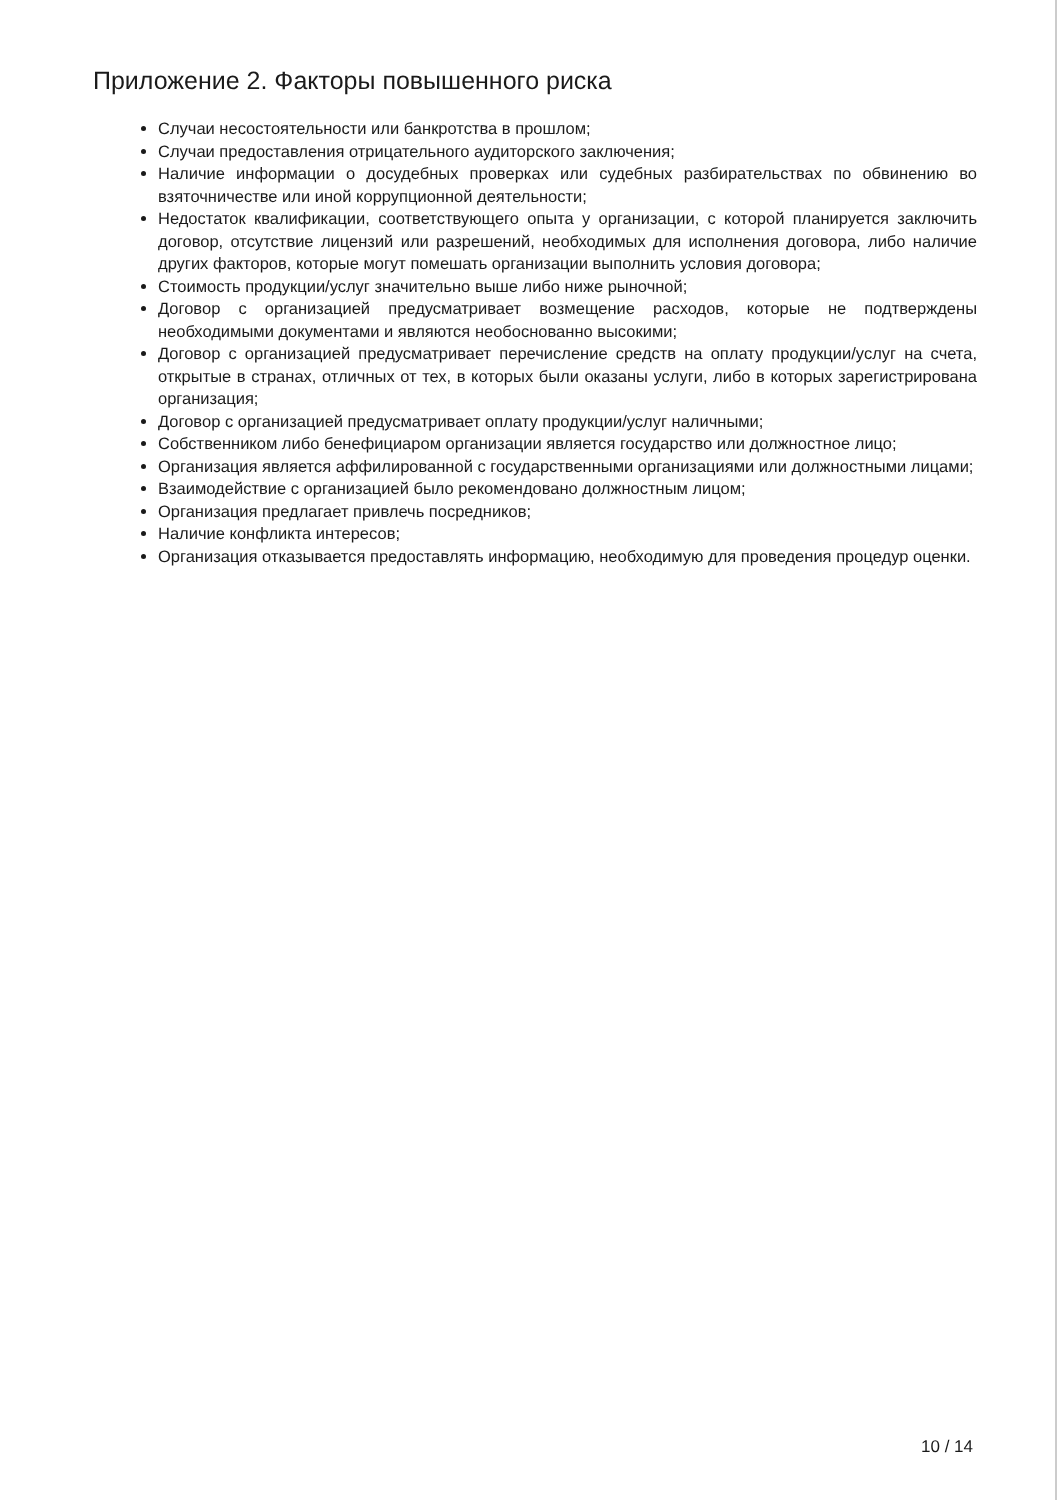Приложение 2. Факторы повышенного риска
Случаи несостоятельности или банкротства в прошлом;
Случаи предоставления отрицательного аудиторского заключения;
Наличие информации о досудебных проверках или судебных разбирательствах по обвинению во взяточничестве или иной коррупционной деятельности;
Недостаток квалификации, соответствующего опыта у организации, с которой планируется заключить договор, отсутствие лицензий или разрешений, необходимых для исполнения договора, либо наличие других факторов, которые могут помешать организации выполнить условия договора;
Стоимость продукции/услуг значительно выше либо ниже рыночной;
Договор с организацией предусматривает возмещение расходов, которые не подтверждены необходимыми документами и являются необоснованно высокими;
Договор с организацией предусматривает перечисление средств на оплату продукции/услуг на счета, открытые в странах, отличных от тех, в которых были оказаны услуги, либо в которых зарегистрирована организация;
Договор с организацией предусматривает оплату продукции/услуг наличными;
Собственником либо бенефициаром организации является государство или должностное лицо;
Организация является аффилированной с государственными организациями или должностными лицами;
Взаимодействие с организацией было рекомендовано должностным лицом;
Организация предлагает привлечь посредников;
Наличие конфликта интересов;
Организация отказывается предоставлять информацию, необходимую для проведения процедур оценки.
10 / 14